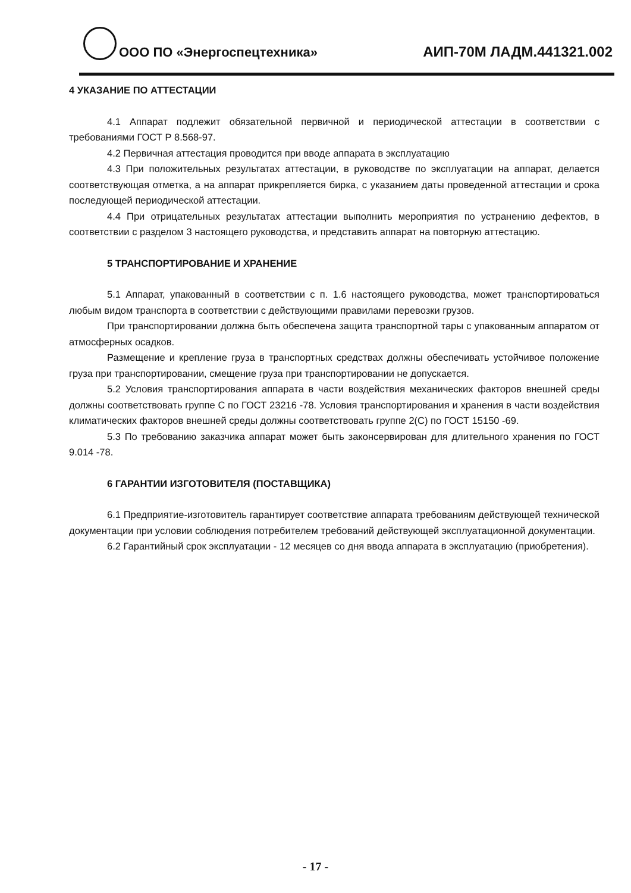ООО ПО «Энергоспецтехника»
АИП-70М ЛАДМ.441321.002
4 УКАЗАНИЕ ПО АТТЕСТАЦИИ
4.1 Аппарат подлежит обязательной первичной и периодической аттестации в соответствии с требованиями ГОСТ Р 8.568-97.
4.2 Первичная аттестация проводится при вводе аппарата в эксплуатацию
4.3 При положительных результатах аттестации, в руководстве по эксплуатации на аппарат, делается соответствующая отметка, а на аппарат прикрепляется бирка, с указанием даты проведенной аттестации и срока последующей периодической аттестации.
4.4 При отрицательных результатах аттестации выполнить мероприятия по устранению дефектов, в соответствии с разделом 3 настоящего руководства, и представить аппарат на повторную аттестацию.
5 ТРАНСПОРТИРОВАНИЕ И ХРАНЕНИЕ
5.1 Аппарат, упакованный в соответствии с п. 1.6 настоящего руководства, может транспортироваться любым видом транспорта в соответствии с действующими правилами перевозки грузов.
При транспортировании должна быть обеспечена защита транспортной тары с упакованным аппаратом от атмосферных осадков.
Размещение и крепление груза в транспортных средствах должны обеспечивать устойчивое положение груза при транспортировании, смещение груза при транспортировании не допускается.
5.2 Условия транспортирования аппарата в части воздействия механических факторов внешней среды должны соответствовать группе С по ГОСТ 23216 -78. Условия транспортирования и хранения в части воздействия климатических факторов внешней среды должны соответствовать группе 2(С) по ГОСТ 15150 -69.
5.3 По требованию заказчика аппарат может быть законсервирован для длительного хранения по ГОСТ 9.014 -78.
6 ГАРАНТИИ ИЗГОТОВИТЕЛЯ (ПОСТАВЩИКА)
6.1 Предприятие-изготовитель гарантирует соответствие аппарата требованиям действующей технической документации при условии соблюдения потребителем требований действующей эксплуатационной документации.
6.2 Гарантийный срок эксплуатации - 12 месяцев со дня ввода аппарата в эксплуатацию (приобретения).
- 17 -